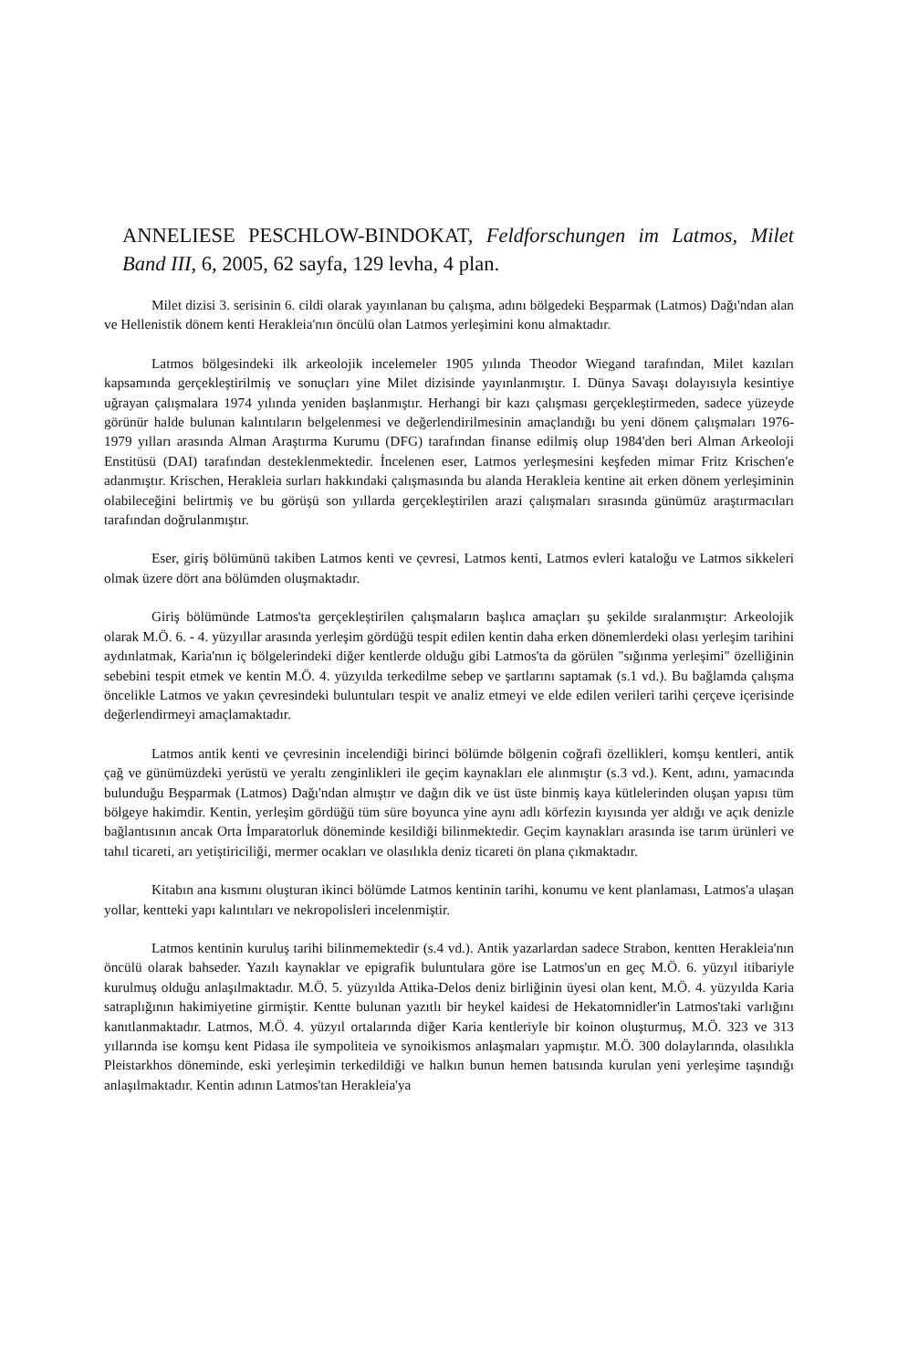ANNELIESE PESCHLOW-BINDOKAT, Feldforschungen im Latmos, Milet Band III, 6, 2005, 62 sayfa, 129 levha, 4 plan.
Milet dizisi 3. serisinin 6. cildi olarak yayınlanan bu çalışma, adını bölgedeki Beşparmak (Latmos) Dağı'ndan alan ve Hellenistik dönem kenti Herakleia'nın öncülü olan Latmos yerleşimini konu almaktadır.
Latmos bölgesindeki ilk arkeolojik incelemeler 1905 yılında Theodor Wiegand tarafından, Milet kazıları kapsamında gerçekleştirilmiş ve sonuçları yine Milet dizisinde yayınlanmıştır. I. Dünya Savaşı dolayısıyla kesintiye uğrayan çalışmalara 1974 yılında yeniden başlanmıştır. Herhangi bir kazı çalışması gerçekleştirmeden, sadece yüzeyde görünür halde bulunan kalıntıların belgelenmesi ve değerlendirilmesinin amaçlandığı bu yeni dönem çalışmaları 1976-1979 yılları arasında Alman Araştırma Kurumu (DFG) tarafından finanse edilmiş olup 1984'den beri Alman Arkeoloji Enstitüsü (DAI) tarafından desteklenmektedir. İncelenen eser, Latmos yerleşmesini keşfeden mimar Fritz Krischen'e adanmıştır. Krischen, Herakleia surları hakkındaki çalışmasında bu alanda Herakleia kentine ait erken dönem yerleşiminin olabileceğini belirtmiş ve bu görüşü son yıllarda gerçekleştirilen arazi çalışmaları sırasında günümüz araştırmacıları tarafından doğrulanmıştır.
Eser, giriş bölümünü takiben Latmos kenti ve çevresi, Latmos kenti, Latmos evleri kataloğu ve Latmos sikkeleri olmak üzere dört ana bölümden oluşmaktadır.
Giriş bölümünde Latmos'ta gerçekleştirilen çalışmaların başlıca amaçları şu şekilde sıralanmıştır: Arkeolojik olarak M.Ö. 6. - 4. yüzyıllar arasında yerleşim gördüğü tespit edilen kentin daha erken dönemlerdeki olası yerleşim tarihini aydınlatmak, Karia'nın iç bölgelerindeki diğer kentlerde olduğu gibi Latmos'ta da görülen "sığınma yerleşimi" özelliğinin sebebini tespit etmek ve kentin M.Ö. 4. yüzyılda terkedilme sebep ve şartlarını saptamak (s.1 vd.). Bu bağlamda çalışma öncelikle Latmos ve yakın çevresindeki buluntuları tespit ve analiz etmeyi ve elde edilen verileri tarihi çerçeve içerisinde değerlendirmeyi amaçlamaktadır.
Latmos antik kenti ve çevresinin incelendiği birinci bölümde bölgenin coğrafi özellikleri, komşu kentleri, antik çağ ve günümüzdeki yerüstü ve yeraltı zenginlikleri ile geçim kaynakları ele alınmıştır (s.3 vd.). Kent, adını, yamacında bulunduğu Beşparmak (Latmos) Dağı'ndan almıştır ve dağın dik ve üst üste binmiş kaya kütlelerinden oluşan yapısı tüm bölgeye hakimdir. Kentin, yerleşim gördüğü tüm süre boyunca yine aynı adlı körfezin kıyısında yer aldığı ve açık denizle bağlantısının ancak Orta İmparatorluk döneminde kesildiği bilinmektedir. Geçim kaynakları arasında ise tarım ürünleri ve tahıl ticareti, arı yetiştiriciliği, mermer ocakları ve olasılıkla deniz ticareti ön plana çıkmaktadır.
Kitabın ana kısmını oluşturan ikinci bölümde Latmos kentinin tarihi, konumu ve kent planlaması, Latmos'a ulaşan yollar, kentteki yapı kalıntıları ve nekropolisleri incelenmiştir.
Latmos kentinin kuruluş tarihi bilinmemektedir (s.4 vd.). Antik yazarlardan sadece Strabon, kentten Herakleia'nın öncülü olarak bahseder. Yazılı kaynaklar ve epigrafik buluntulara göre ise Latmos'un en geç M.Ö. 6. yüzyıl itibariyle kurulmuş olduğu anlaşılmaktadır. M.Ö. 5. yüzyılda Attika-Delos deniz birliğinin üyesi olan kent, M.Ö. 4. yüzyılda Karia satraplığının hakimiyetine girmiştir. Kentte bulunan yazıtlı bir heykel kaidesi de Hekatomnidler'in Latmos'taki varlığını kanıtlanmaktadır. Latmos, M.Ö. 4. yüzyıl ortalarında diğer Karia kentleriyle bir koinon oluşturmuş, M.Ö. 323 ve 313 yıllarında ise komşu kent Pidasa ile sympoliteia ve synoikismos anlaşmaları yapmıştır. M.Ö. 300 dolaylarında, olasılıkla Pleistarkhos döneminde, eski yerleşimin terkedildiği ve halkın bunun hemen batısında kurulan yeni yerleşime taşındığı anlaşılmaktadır. Kentin adının Latmos'tan Herakleia'ya